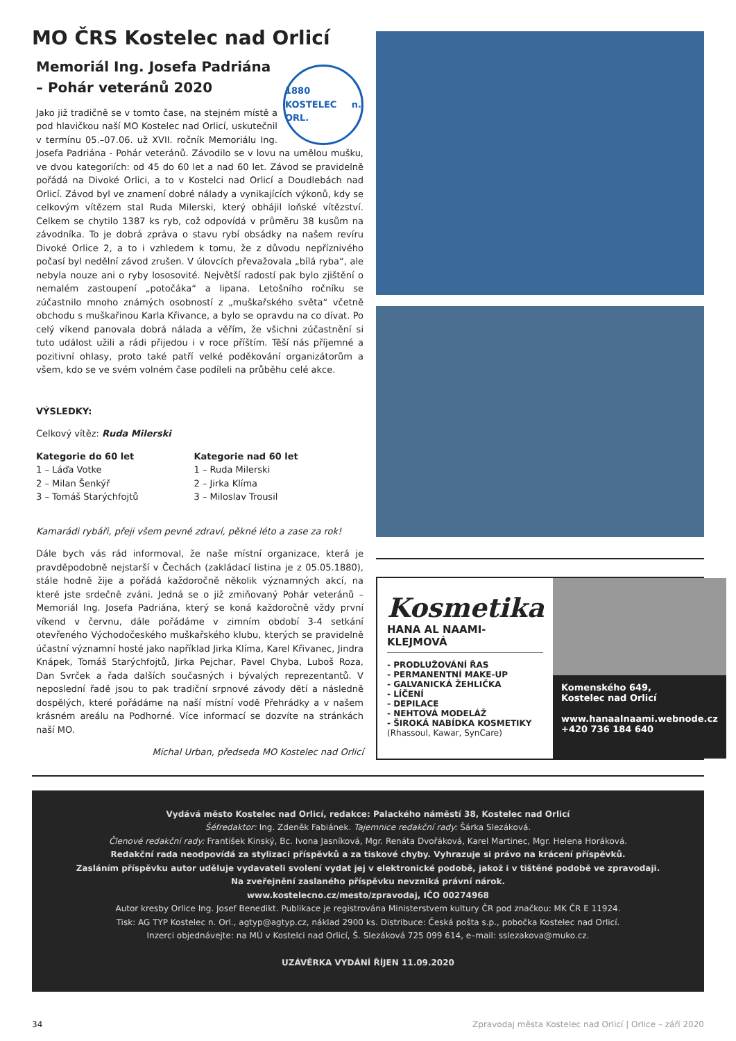MO ČRS Kostelec nad Orlicí
Memoriál Ing. Josefa Padriána
– Pohár veteránů 2020
1880 KOSTELEC n. ORL.
Jako již tradičně se v tomto čase, na stejném místě a pod hlavičkou naší MO Kostelec nad Orlicí, uskutečnil v termínu 05.–07.06. už XVII. ročník Memoriálu Ing. Josefa Padriána - Pohár veteránů. Závodilo se v lovu na umělou mušku, ve dvou kategoriích: od 45 do 60 let a nad 60 let. Závod se pravidelně pořádá na Divoké Orlici, a to v Kostelci nad Orlicí a Doudlebách nad Orlicí. Závod byl ve znamení dobré nálady a vynikajících výkonů, kdy se celkovým vítězem stal Ruda Milerski, který obhájil loňské vítězství. Celkem se chytilo 1387 ks ryb, což odpovídá v průměru 38 kusům na závodníka. To je dobrá zpráva o stavu rybí obsádky na našem revíru Divoké Orlice 2, a to i vzhledem k tomu, že z důvodu nepříznivého počasí byl nedělní závod zrušen. V úlovcích převažovala „bílá ryba“, ale nebyla nouze ani o ryby lososovité. Největší radostí pak bylo zjištění o nemalém zastoupení „potočáka“ a lipana. Letošního ročníku se zúčastnilo mnoho známých osobností z „muškařského světa“ včetně obchodu s muškařinou Karla Křivance, a bylo se opravdu na co dívat. Po celý víkend panovala dobrá nálada a věřím, že všichni zúčastnění si tuto událost užili a rádi přijedou i v roce příštím. Těší nás příjemné a pozitivní ohlasy, proto také patří velké poděkování organizátorům a všem, kdo se ve svém volném čase podíleli na průběhu celé akce.
VÝSLEDKY:
Celkový vítěz: Ruda Milerski
Kategorie do 60 let
1 – Láďa Votke
2 – Milan Šenkýř
3 – Tomáš Starýchfojtů
Kategorie nad 60 let
1 – Ruda Milerski
2 – Jirka Klíma
3 – Miloslav Trousil
Kamarádi rybáři, přeji všem pevné zdraví, pěkné léto a zase za rok!
Dále bych vás rád informoval, že naše místní organizace, která je pravděpodobně nejstarší v Čechách (zakládací listina je z 05.05.1880), stále hodně žije a pořádá každoročně několik významných akcí, na které jste srdečně zváni. Jedná se o již zmiňovaný Pohár veteránů – Memoriál Ing. Josefa Padriána, který se koná každoročně vždy první víkend v červnu, dále pořádáme v zimním období 3-4 setkání otevřeného Východočeského muškařského klubu, kterých se pravidelně účastní významní hosté jako například Jirka Klíma, Karel Křivanec, Jindra Knápek, Tomáš Starýchfojtů, Jirka Pejchar, Pavel Chyba, Luboš Roza, Dan Svrček a řada dalších současných i bývalých reprezentantů. V neposlední řadě jsou to pak tradiční srpnové závody dětí a následně dospělých, které pořádáme na naší místní vodě Přehrádky a v našem krásném areálu na Podhorné. Více informací se dozvíte na stránkách naší MO.
Michal Urban, předseda MO Kostelec nad Orlicí
Kosmetika
HANA AL NAAMI-KLEJMOVÁ
- PRODLUŽOVÁNÍ ŘAS
- PERMANENTNÍ MAKE-UP
- GALVANICKÁ ŽEHLIČKA
- LÍČENÍ
- DEPILACE
- NEHTOVÁ MODELÁŽ
- ŠIROKÁ NABÍDKA KOSMETIKY
(Rhassoul, Kawar, SynCare)
Komenského 649,
Kostelec nad Orlicí
www.hanaalnaami.webnode.cz
+420 736 184 640
Vydává město Kostelec nad Orlicí, redakce: Palackého náměstí 38, Kostelec nad Orlicí
Šéfredaktor: Ing. Zdeněk Fabiánek. Tajemnice redakční rady: Šárka Slezáková.
Členové redakční rady: František Kinský, Bc. Ivona Jasníková, Mgr. Renáta Dvořáková, Karel Martinec, Mgr. Helena Horáková.
Redakční rada neodpovídá za stylizaci příspěvků a za tiskové chyby. Vyhrazuje si právo na krácení příspěvků.
Zasláním příspěvku autor uděluje vydavateli svolení vydat jej v elektronické podobě, jakož i v tištěné podobě ve zpravodaji.
Na zveřejnění zaslaného příspěvku nevzniká právní nárok.
www.kostelecno.cz/mesto/zpravodaj, IČO 00274968
Autor kresby Orlice Ing. Josef Benedikt. Publikace je registrována Ministerstvem kultury ČR pod značkou: MK ČR E 11924.
Tisk: AG TYP Kostelec n. Orl., agtyp@agtyp.cz, náklad 2900 ks. Distribuce: Česká pošta s.p., pobočka Kostelec nad Orlicí.
Inzerci objednávejte: na MÚ v Kostelci nad Orlicí, Š. Slezáková 725 099 614, e–mail: sslezakova@muko.cz.
UZÁVĚRKA VYDÁNÍ ŘÍJEN 11.09.2020
34 Zpravodaj města Kostelec nad Orlicí | Orlice – září 2020